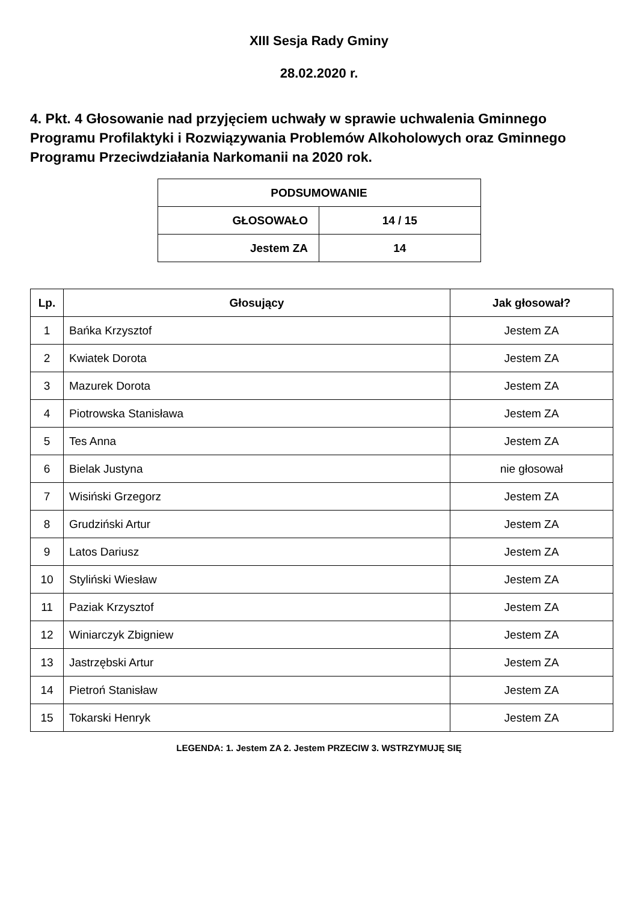XIII Sesja Rady Gminy
28.02.2020 r.
4. Pkt. 4 Głosowanie nad przyjęciem uchwały w sprawie uchwalenia Gminnego Programu Profilaktyki i Rozwiązywania Problemów Alkoholowych oraz Gminnego Programu Przeciwdziałania Narkomanii na 2020 rok.
| PODSUMOWANIE | |
| GŁOSOWAŁO | 14 / 15 |
| Jestem ZA | 14 |
| Lp. | Głosujący | Jak głosował? |
| --- | --- | --- |
| 1 | Bańka Krzysztof | Jestem ZA |
| 2 | Kwiatek Dorota | Jestem ZA |
| 3 | Mazurek Dorota | Jestem ZA |
| 4 | Piotrowska Stanisława | Jestem ZA |
| 5 | Tes Anna | Jestem ZA |
| 6 | Bielak Justyna | nie głosował |
| 7 | Wisiński Grzegorz | Jestem ZA |
| 8 | Grudziński Artur | Jestem ZA |
| 9 | Latos Dariusz | Jestem ZA |
| 10 | Styliński Wiesław | Jestem ZA |
| 11 | Paziak Krzysztof | Jestem ZA |
| 12 | Winiarczyk Zbigniew | Jestem ZA |
| 13 | Jastrzębski Artur | Jestem ZA |
| 14 | Pietroń Stanisław | Jestem ZA |
| 15 | Tokarski Henryk | Jestem ZA |
LEGENDA: 1. Jestem ZA 2. Jestem PRZECIW 3. WSTRZYMUJĘ SIĘ